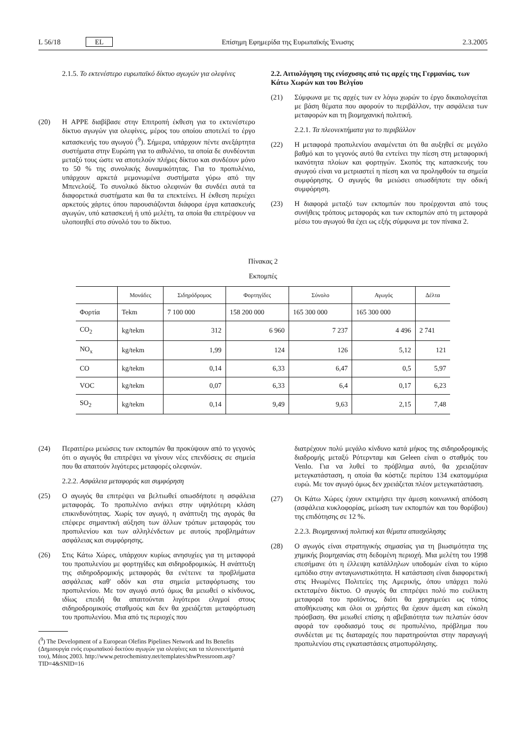L 56/18 EL Επίσημη Εφημερίδα της Ευρωπαϊκής Ένωσης 2.3.2005
2.1.5. Το εκτενέστερο ευρωπαϊκό δίκτυο αγωγών για ολεφίνες
(20) Η APPE διαβίβασε στην Επιτροπή έκθεση για το εκτενέστερο δίκτυο αγωγών για ολεφίνες, μέρος του οποίου αποτελεί το έργο κατασκευής του αγωγού (<sup>9</sup>). Σήμερα, υπάρχουν πέντε ανεξάρτητα συστήματα στην Ευρώπη για το αιθυλένιο, τα οποία δε συνδέονται μεταξύ τους ώστε να αποτελούν πλήρες δίκτυο και συνδέουν μόνο το 50 % της συνολικής δυναμικότητας. Για το προπυλένιο, υπάρχουν αρκετά μεμονωμένα συστήματα γύρω από την Μπενελούξ. Το συνολικό δίκτυο ολεφινών θα συνδέει αυτά τα διαφορετικά συστήματα και θα τα επεκτείνει. Η έκθεση περιέχει αρκετούς χάρτες όπου παρουσιάζονται διάφορα έργα κατασκευής αγωγών, υπό κατασκευή ή υπό μελέτη, τα οποία θα επιτρέψουν να υλοποιηθεί στο σύνολό του το δίκτυο.
2.2. Αιτιολόγηση της ενίσχυσης από τις αρχές της Γερμανίας, των Κάτω Χωρών και του Βελγίου
(21) Σύμφωνα με τις αρχές των εν λόγω χωρών το έργο δικαιολογείται με βάση θέματα που αφορούν το περιβάλλον, την ασφάλεια των μεταφορών και τη βιομηχανική πολιτική.
2.2.1. Τα πλεονεκτήματα για το περιβάλλον
(22) Η μεταφορά προπυλενίου αναμένεται ότι θα αυξηθεί σε μεγάλο βαθμό και το γεγονός αυτό θα εντείνει την πίεση στη μεταφορική ικανότητα πλοίων και φορτηγών. Σκοπός της κατασκευής του αγωγού είναι να μετριαστεί η πίεση και να προληφθούν τα σημεία συμφόρησης. Ο αγωγός θα μειώσει οπωσδήποτε την οδική συμφόρηση.
(23) Η διαφορά μεταξύ των εκπομπών που προέρχονται από τους συνήθεις τρόπους μεταφοράς και των εκπομπών από τη μεταφορά μέσω του αγωγού θα έχει ως εξής σύμφωνα με τον πίνακα 2.
Πίνακας 2
Εκπομπές
| | Μονάδες | Σιδηρόδρομος | Φορτηγίδες | Σύνολο | Αγωγός | Δέλτα |
| --- | --- | --- | --- | --- | --- | --- |
| Φορτία | Tekm | 7 100 000 | 158 200 000 | 165 300 000 | 165 300 000 | |
| CO<sub>2</sub> | kg/tekm | 312 | 6 960 | 7 237 | 4 496 | 2 741 |
| NO<sub>x</sub> | kg/tekm | 1,99 | 124 | 126 | 5,12 | 121 |
| CO | kg/tekm | 0,14 | 6,33 | 6,47 | 0,5 | 5,97 |
| VOC | kg/tekm | 0,07 | 6,33 | 6,4 | 0,17 | 6,23 |
| SO<sub>2</sub> | kg/tekm | 0,14 | 9,49 | 9,63 | 2,15 | 7,48 |
(24) Περαιτέρω μειώσεις των εκπομπών θα προκύψουν από το γεγονός ότι ο αγωγός θα επιτρέψει να γίνουν νέες επενδύσεις σε σημεία που θα απαιτούν λιγότερες μεταφορές ολεφινών.
2.2.2. Ασφάλεια μεταφοράς και συμφόρηση
(25) Ο αγωγός θα επιτρέψει να βελτιωθεί οπωσδήποτε η ασφάλεια μεταφοράς. Το προπυλένιο ανήκει στην υψηλότερη κλάση επικινδυνότητας. Χωρίς τον αγωγό, η ανάπτυξη της αγοράς θα επέφερε σημαντική αύξηση των άλλων τρόπων μεταφοράς του προπυλενίου και των αλληλένδετων με αυτούς προβλημάτων ασφάλειας και συμφόρησης.
(26) Στις Κάτω Χώρες, υπάρχουν κυρίως ανησυχίες για τη μεταφορά του προπυλενίου με φορτηγίδες και σιδηροδρομικώς. Η ανάπτυξη της σιδηροδρομικής μεταφοράς θα ενέτεινε τα προβλήματα ασφάλειας καθ' οδόν και στα σημεία μεταφόρτωσης του προπυλενίου. Με τον αγωγό αυτό όμως θα μειωθεί ο κίνδυνος, ιδίως επειδή θα απαιτούνται λιγότεροι ελιγμοί στους σιδηροδρομικούς σταθμούς και δεν θα χρειάζεται μεταφόρτωση του προπυλενίου. Μια από τις περιοχές που
(<sup>9</sup>) The Development of a European Olefins Pipelines Network and Its Benefits (Δημιουργία ενός ευρωπαϊκού δικτύου αγωγών για ολεφίνες και τα πλεονεκτήματά του), Μάιος 2003. http://www.petrochemistry.net/templates/shwPressroom.asp?TID=4&SNID=16
διατρέχουν πολύ μεγάλο κίνδυνο κατά μήκος της σιδηροδρομικής διαδρομής μεταξύ Ρότερνταμ και Geleen είναι ο σταθμός του Venlo. Για να λυθεί το πρόβλημα αυτό, θα χρειαζόταν μετεγκατάσταση, η οποία θα κόστιζε περίπου 134 εκατομμύρια ευρώ. Με τον αγωγό όμως δεν χρειάζεται πλέον μετεγκατάσταση.
(27) Οι Κάτω Χώρες έχουν εκτιμήσει την άμεση κοινωνική απόδοση (ασφάλεια κυκλοφορίας, μείωση των εκπομπών και του θορύβου) της επιδότησης σε 12 %.
2.2.3. Βιομηχανική πολιτική και θέματα απασχόλησης
(28) Ο αγωγός είναι στρατηγικής σημασίας για τη βιωσιμότητα της χημικής βιομηχανίας στη δεδομένη περιοχή. Μια μελέτη του 1998 επεσήμανε ότι η έλλειψη κατάλληλων υποδομών είναι το κύριο εμπόδιο στην ανταγωνιστικότητα. Η κατάσταση είναι διαφορετική στις Ηνωμένες Πολιτείες της Αμερικής, όπου υπάρχει πολύ εκτεταμένο δίκτυο. Ο αγωγός θα επιτρέψει πολύ πιο ευέλικτη μεταφορά του προϊόντος, διότι θα χρησιμεύει ως τόπος αποθήκευσης και όλοι οι χρήστες θα έχουν άμεση και εύκολη πρόσβαση. Θα μειωθεί επίσης η αβεβαιότητα των πελατών όσον αφορά τον εφοδιασμό τους σε προπυλένιο, πρόβλημα που συνδέεται με τις διαταραχές που παρατηρούνται στην παραγωγή προπυλενίου στις εγκαταστάσεις ατμοπυρόλησης.